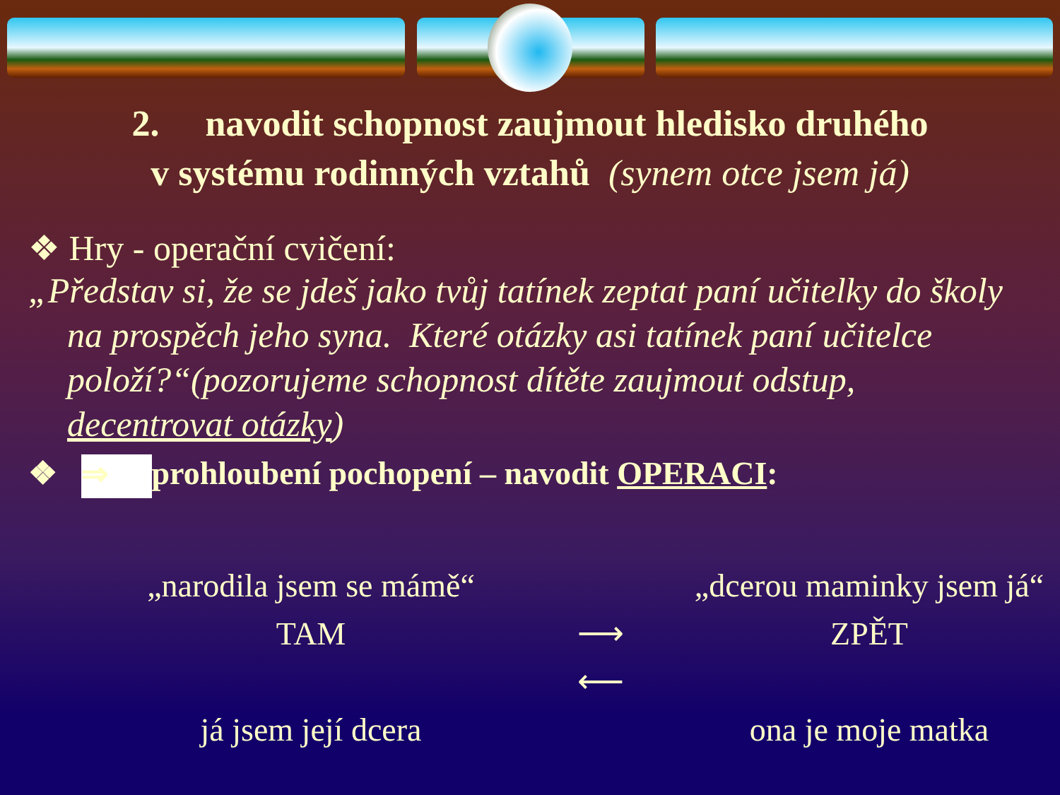2. navodit schopnost zaujmout hledisko druhého
v systému rodinných vztahů (synem otce jsem já)
❖ Hry - operační cvičení:
„Představ si, že se jdeš jako tvůj tatínek zeptat paní učitelky do školy na prospěch jeho syna. Které otázky asi tatínek paní učitelce položí?“(pozorujeme schopnost dítěte zaujmout odstup, decentrovat otázky)
❖ ⇒ prohloubení pochopení – navodit OPERACI:
„narodila jsem se mámě“
„dcerou maminky jsem já“
TAM
⟶
⟵
ZPĚT
já jsem její dcera
ona je moje matka